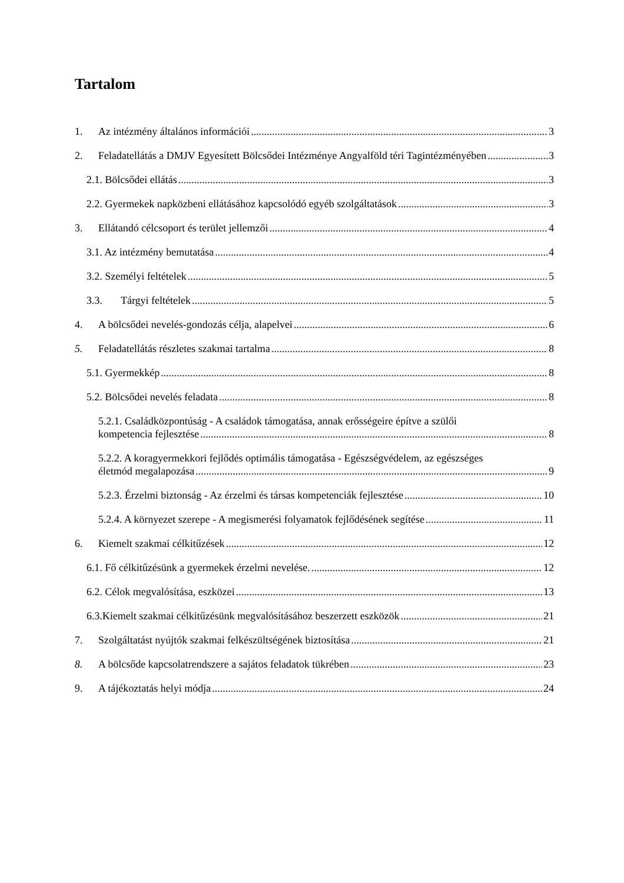Tartalom
1. Az intézmény általános információi 3
2. Feladatellátás a DMJV Egyesített Bölcsődei Intézménye Angyalföld téri Tagintézményében 3
2.1. Bölcsődei ellátás 3
2.2. Gyermekek napközbeni ellátásához kapcsolódó egyéb szolgáltatások 3
3. Ellátandó célcsoport és terület jellemzői 4
3.1. Az intézmény bemutatása 4
3.2. Személyi feltételek 5
3.3. Tárgyi feltételek 5
4. A bölcsődei nevelés-gondozás célja, alapelvei 6
5. Feladatellátás részletes szakmai tartalma 8
5.1. Gyermekkép 8
5.2. Bölcsődei nevelés feladata 8
5.2.1. Családközpontúság - A családok támogatása, annak erősségeire építve a szülői
kompetencia fejlesztése 8
5.2.2. A koragyermekkori fejlődés optimális támogatása - Egészségvédelem, az egészséges
életmód megalapozása 9
5.2.3. Érzelmi biztonság - Az érzelmi és társas kompetenciák fejlesztése 10
5.2.4. A környezet szerepe - A megismerési folyamatok fejlődésének segítése 11
6. Kiemelt szakmai célkitűzések 12
6.1. Fő célkitűzésünk a gyermekek érzelmi nevelése. 12
6.2. Célok megvalósítása, eszközei 13
6.3.Kiemelt szakmai célkitűzésünk megvalósításához beszerzett eszközök 21
7. Szolgáltatást nyújtók szakmai felkészültségének biztosítása 21
8. A bölcsőde kapcsolatrendszere a sajátos feladatok tükrében 23
9. A tájékoztatás helyi módja 24